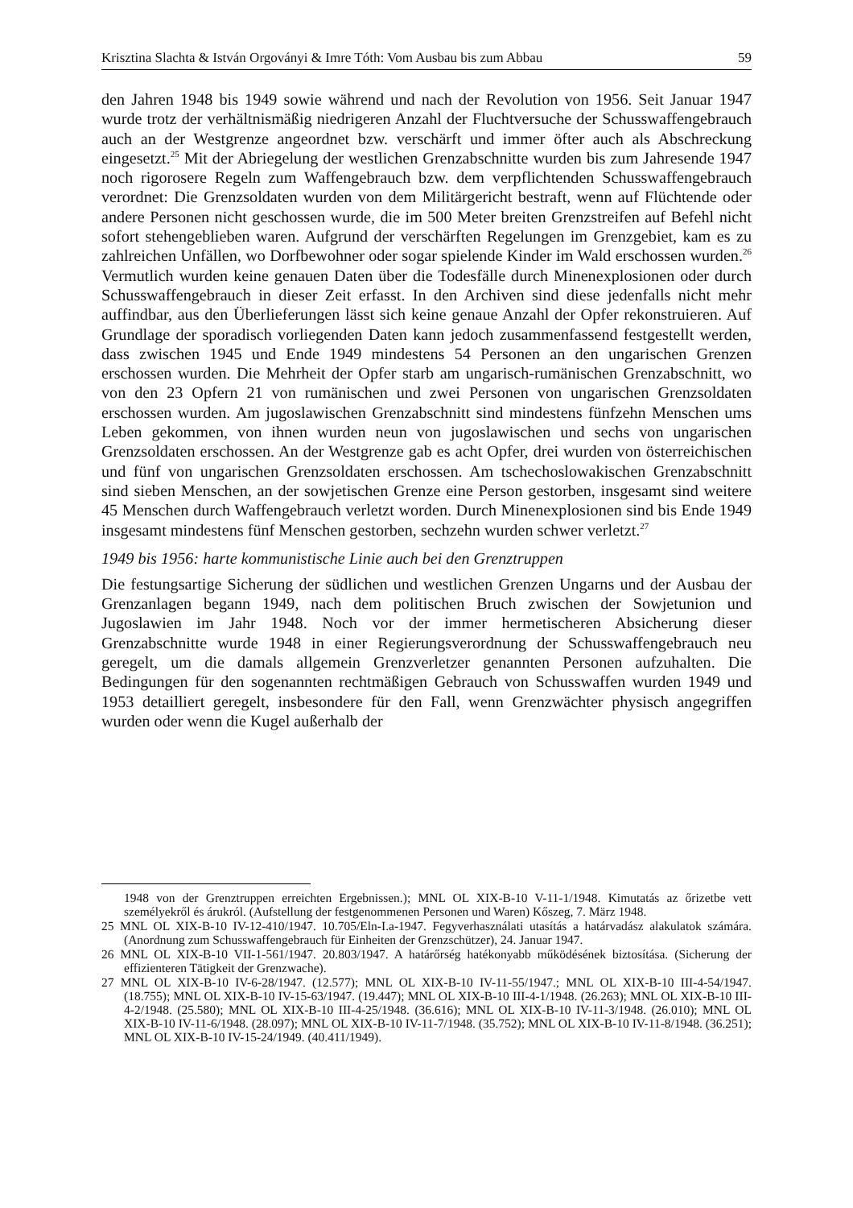Krisztina Slachta & István Orgoványi & Imre Tóth: Vom Ausbau bis zum Abbau 59
den Jahren 1948 bis 1949 sowie während und nach der Revolution von 1956. Seit Januar 1947 wurde trotz der verhältnismäßig niedrigeren Anzahl der Fluchtversuche der Schusswaffengebrauch auch an der Westgrenze angeordnet bzw. verschärft und immer öfter auch als Abschreckung eingesetzt.<sup>25</sup> Mit der Abriegelung der westlichen Grenzabschnitte wurden bis zum Jahresende 1947 noch rigorosere Regeln zum Waffengebrauch bzw. dem verpflichtenden Schusswaffengebrauch verordnet: Die Grenzsoldaten wurden von dem Militärgericht bestraft, wenn auf Flüchtende oder andere Personen nicht geschossen wurde, die im 500 Meter breiten Grenzstreifen auf Befehl nicht sofort stehengeblieben waren. Aufgrund der verschärften Regelungen im Grenzgebiet, kam es zu zahlreichen Unfällen, wo Dorfbewohner oder sogar spielende Kinder im Wald erschossen wurden.<sup>26</sup> Vermutlich wurden keine genauen Daten über die Todesfälle durch Minenexplosionen oder durch Schusswaffengebrauch in dieser Zeit erfasst. In den Archiven sind diese jedenfalls nicht mehr auffindbar, aus den Überlieferungen lässt sich keine genaue Anzahl der Opfer rekonstruieren. Auf Grundlage der sporadisch vorliegenden Daten kann jedoch zusammenfassend festgestellt werden, dass zwischen 1945 und Ende 1949 mindestens 54 Personen an den ungarischen Grenzen erschossen wurden. Die Mehrheit der Opfer starb am ungarisch-rumänischen Grenzabschnitt, wo von den 23 Opfern 21 von rumänischen und zwei Personen von ungarischen Grenzsoldaten erschossen wurden. Am jugoslawischen Grenzabschnitt sind mindestens fünfzehn Menschen ums Leben gekommen, von ihnen wurden neun von jugoslawischen und sechs von ungarischen Grenzsoldaten erschossen. An der Westgrenze gab es acht Opfer, drei wurden von österreichischen und fünf von ungarischen Grenzsoldaten erschossen. Am tschechoslowakischen Grenzabschnitt sind sieben Menschen, an der sowjetischen Grenze eine Person gestorben, insgesamt sind weitere 45 Menschen durch Waffengebrauch verletzt worden. Durch Minenexplosionen sind bis Ende 1949 insgesamt mindestens fünf Menschen gestorben, sechzehn wurden schwer verletzt.<sup>27</sup>
1949 bis 1956: harte kommunistische Linie auch bei den Grenztruppen
Die festungsartige Sicherung der südlichen und westlichen Grenzen Ungarns und der Ausbau der Grenzanlagen begann 1949, nach dem politischen Bruch zwischen der Sowjetunion und Jugoslawien im Jahr 1948. Noch vor der immer hermetischeren Absicherung dieser Grenzabschnitte wurde 1948 in einer Regierungsverordnung der Schusswaffengebrauch neu geregelt, um die damals allgemein Grenzverletzer genannten Personen aufzuhalten. Die Bedingungen für den sogenannten rechtmäßigen Gebrauch von Schusswaffen wurden 1949 und 1953 detailliert geregelt, insbesondere für den Fall, wenn Grenzwächter physisch angegriffen wurden oder wenn die Kugel außerhalb der
1948 von der Grenztruppen erreichten Ergebnissen.); MNL OL XIX-B-10 V-11-1/1948. Kimutatás az őrizetbe vett személyekről és árukról. (Aufstellung der festgenommenen Personen und Waren) Kőszeg, 7. März 1948.
25 MNL OL XIX-B-10 IV-12-410/1947. 10.705/Eln-I.a-1947. Fegyverhasználati utasítás a határvadász alakulatok számára. (Anordnung zum Schusswaffengebrauch für Einheiten der Grenzschützer), 24. Januar 1947.
26 MNL OL XIX-B-10 VII-1-561/1947. 20.803/1947. A határőrség hatékonyabb működésének biztosítása. (Sicherung der effizienteren Tätigkeit der Grenzwache).
27 MNL OL XIX-B-10 IV-6-28/1947. (12.577); MNL OL XIX-B-10 IV-11-55/1947.; MNL OL XIX-B-10 III-4-54/1947. (18.755); MNL OL XIX-B-10 IV-15-63/1947. (19.447); MNL OL XIX-B-10 III-4-1/1948. (26.263); MNL OL XIX-B-10 III-4-2/1948. (25.580); MNL OL XIX-B-10 III-4-25/1948. (36.616); MNL OL XIX-B-10 IV-11-3/1948. (26.010); MNL OL XIX-B-10 IV-11-6/1948. (28.097); MNL OL XIX-B-10 IV-11-7/1948. (35.752); MNL OL XIX-B-10 IV-11-8/1948. (36.251); MNL OL XIX-B-10 IV-15-24/1949. (40.411/1949).